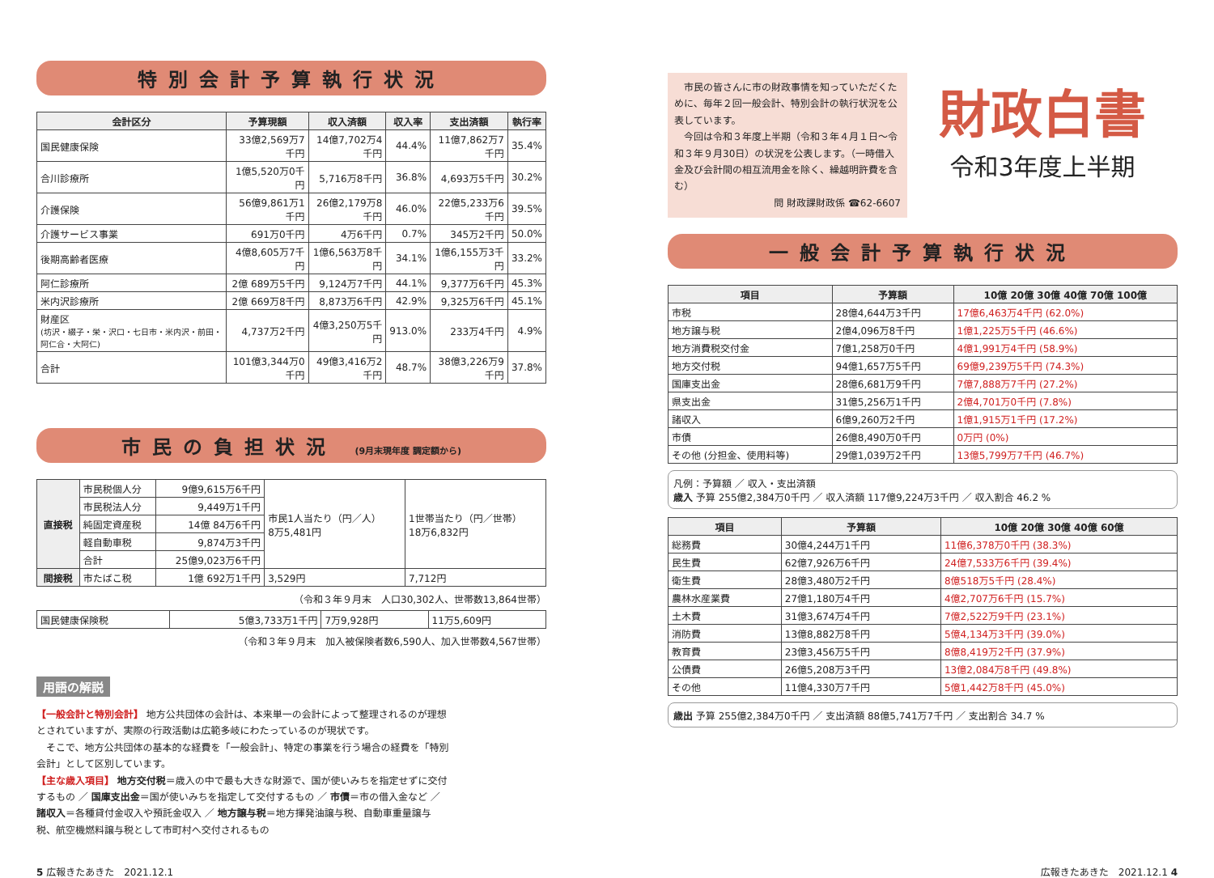特別会計予算執行状況
| 会計区分 | 予算現額 | 収入済額 | 収入率 | 支出済額 | 執行率 |
| --- | --- | --- | --- | --- | --- |
| 国民健康保険 | 33億2,569万7千円 | 14億7,702万4千円 | 44.4% | 11億7,862万7千円 | 35.4% |
| 合川診療所 | 1億5,520万0千円 | 5,716万8千円 | 36.8% | 4,693万5千円 | 30.2% |
| 介護保険 | 56億9,861万1千円 | 26億2,179万8千円 | 46.0% | 22億5,233万6千円 | 39.5% |
| 介護サービス事業 | 691万0千円 | 4万6千円 | 0.7% | 345万2千円 | 50.0% |
| 後期高齢者医療 | 4億8,605万7千円 | 1億6,563万8千円 | 34.1% | 1億6,155万3千円 | 33.2% |
| 阿仁診療所 | 2億 689万5千円 | 9,124万7千円 | 44.1% | 9,377万6千円 | 45.3% |
| 米内沢診療所 | 2億 669万8千円 | 8,873万6千円 | 42.9% | 9,325万6千円 | 45.1% |
| 財産区 (坊沢・綴子・栄・沢口・七日市・米内沢・前田・阿仁合・大阿仁) | 4,737万2千円 | 4億3,250万5千円 | 913.0% | 233万4千円 | 4.9% |
| 合計 | 101億3,344万0千円 | 49億3,416万2千円 | 48.7% | 38億3,226万9千円 | 37.8% |
市民の負担状況 (9月末現年度 調定額から)
| 直接税 | 市民税個人分 | 9億9,615万6千円 | 市民1人当たり（円／人） 8万5,481円 | 1世帯当たり（円／世帯） 18万6,832円 |
| | 市民税法人分 | 9,449万1千円 | | |
| | 純固定資産税 | 14億 84万6千円 | | |
| | 軽自動車税 | 9,874万3千円 | | |
| | 合計 | 25億9,023万6千円 | | |
| 間接税 | 市たばこ税 | 1億 692万1千円 | 3,529円 | 7,712円 |
（令和３年９月末　人口30,302人、世帯数13,864世帯）
| 国民健康保険税 | 5億3,733万1千円 | 7万9,928円 | 11万5,609円 |
（令和３年９月末　加入被保険者数6,590人、加入世帯数4,567世帯）
用語の解説
【一般会計と特別会計】 地方公共団体の会計は、本来単一の会計によって整理されるのが理想とされていますが、実際の行政活動は広範多岐にわたっているのが現状です。
　そこで、地方公共団体の基本的な経費を「一般会計」、特定の事業を行う場合の経費を「特別会計」として区別しています。
【主な歳入項目】 地方交付税＝歳入の中で最も大きな財源で、国が使いみちを指定せずに交付するもの ／ 国庫支出金＝国が使いみちを指定して交付するもの ／ 市債＝市の借入金など ／ 諸収入＝各種貸付金収入や預託金収入 ／ 地方譲与税＝地方揮発油譲与税、自動車重量譲与税、航空機燃料譲与税として市町村へ交付されるもの
　市民の皆さんに市の財政事情を知っていただくために、毎年２回一般会計、特別会計の執行状況を公表しています。
　今回は令和３年度上半期（令和３年４月１日～令和３年９月30日）の状況を公表します。（一時借入金及び会計間の相互流用金を除く、繰越明許費を含む）
問 財政課財政係 ☎62-6607
財政白書
令和3年度上半期
一般会計予算執行状況
| 項目 | 予算額 | 10億 20億 30億 40億 70億 100億 |
| --- | --- | --- |
| 市税 | 28億4,644万3千円 | 17億6,463万4千円 (62.0%) |
| 地方譲与税 | 2億4,096万8千円 | 1億1,225万5千円 (46.6%) |
| 地方消費税交付金 | 7億1,258万0千円 | 4億1,991万4千円 (58.9%) |
| 地方交付税 | 94億1,657万5千円 | 69億9,239万5千円 (74.3%) |
| 国庫支出金 | 28億6,681万9千円 | 7億7,888万7千円 (27.2%) |
| 県支出金 | 31億5,256万1千円 | 2億4,701万0千円 (7.8%) |
| 諸収入 | 6億9,260万2千円 | 1億1,915万1千円 (17.2%) |
| 市債 | 26億8,490万0千円 | 0万円 (0%) |
| その他 (分担金、使用料等) | 29億1,039万2千円 | 13億5,799万7千円 (46.7%) |
凡例：予算額 ／ 収入・支出済額
歳入 予算 255億2,384万0千円 ／ 収入済額 117億9,224万3千円 ／ 収入割合 46.2 %
| 項目 | 予算額 | 10億 20億 30億 40億 60億 |
| --- | --- | --- |
| 総務費 | 30億4,244万1千円 | 11億6,378万0千円 (38.3%) |
| 民生費 | 62億7,926万6千円 | 24億7,533万6千円 (39.4%) |
| 衛生費 | 28億3,480万2千円 | 8億518万5千円 (28.4%) |
| 農林水産業費 | 27億1,180万4千円 | 4億2,707万6千円 (15.7%) |
| 土木費 | 31億3,674万4千円 | 7億2,522万9千円 (23.1%) |
| 消防費 | 13億8,882万8千円 | 5億4,134万3千円 (39.0%) |
| 教育費 | 23億3,456万5千円 | 8億8,419万2千円 (37.9%) |
| 公債費 | 26億5,208万3千円 | 13億2,084万8千円 (49.8%) |
| その他 | 11億4,330万7千円 | 5億1,442万8千円 (45.0%) |
歳出 予算 255億2,384万0千円 ／ 支出済額 88億5,741万7千円 ／ 支出割合 34.7 %
5 広報きたあきた　2021.12.1 広報きたあきた　2021.12.1 4